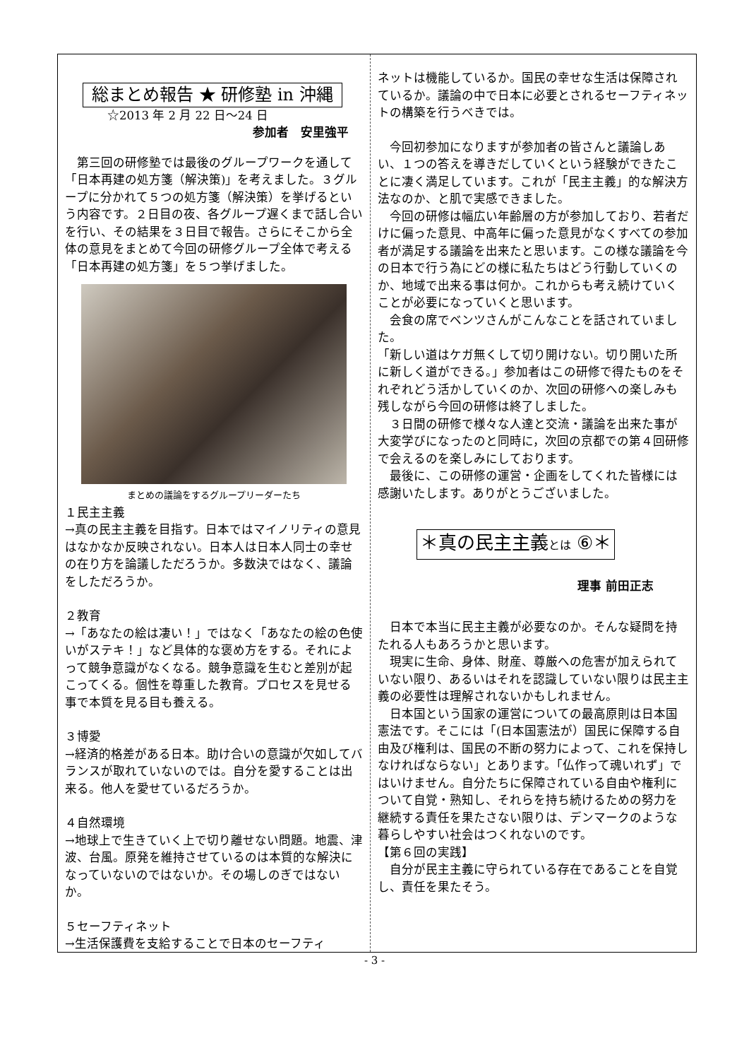総まとめ報告 ★ 研修塾 in 沖縄
☆2013 年 2 月 22 日～24 日
参加者　安里強平
第三回の研修塾では最後のグループワークを通して「日本再建の処方箋（解決策)」を考えました。３グループに分かれて５つの処方箋（解決策）を挙げるという内容です。２日目の夜、各グループ遅くまで話し合いを行い、その結果を３日目で報告。さらにそこから全体の意見をまとめて今回の研修グループ全体で考える「日本再建の処方箋」を５つ挙げました。
まとめの議論をするグループリーダーたち
１民主主義
→真の民主主義を目指す。日本ではマイノリティの意見はなかなか反映されない。日本人は日本人同士の幸せの在り方を論議しただろうか。多数決ではなく、議論をしただろうか。
２教育
→「あなたの絵は凄い！」ではなく「あなたの絵の色使いがステキ！」など具体的な褒め方をする。それによって競争意識がなくなる。競争意識を生むと差別が起こってくる。個性を尊重した教育。プロセスを見せる事で本質を見る目も養える。
３博愛
→経済的格差がある日本。助け合いの意識が欠如してバランスが取れていないのでは。自分を愛することは出来る。他人を愛せているだろうか。
４自然環境
→地球上で生きていく上で切り離せない問題。地震、津波、台風。原発を維持させているのは本質的な解決になっていないのではないか。その場しのぎではないか。
５セーフティネット
→生活保護費を支給することで日本のセーフティ
ネットは機能しているか。国民の幸せな生活は保障されているか。議論の中で日本に必要とされるセーフティネットの構築を行うべきでは。
今回初参加になりますが参加者の皆さんと議論しあい、１つの答えを導きだしていくという経験ができたことに凄く満足しています。これが「民主主義」的な解決方法なのか、と肌で実感できました。
今回の研修は幅広い年齢層の方が参加しており、若者だけに偏った意見、中高年に偏った意見がなくすべての参加者が満足する議論を出来たと思います。この様な議論を今の日本で行う為にどの様に私たちはどう行動していくのか、地域で出来る事は何か。これからも考え続けていくことが必要になっていくと思います。
会食の席でベンツさんがこんなことを話されていました。
「新しい道はケガ無くして切り開けない。切り開いた所に新しく道ができる。」参加者はこの研修で得たものをそれぞれどう活かしていくのか、次回の研修への楽しみも残しながら今回の研修は終了しました。
３日間の研修で様々な人達と交流・議論を出来た事が大変学びになったのと同時に，次回の京都での第４回研修で会えるのを楽しみにしております。
最後に、この研修の運営・企画をしてくれた皆様には感謝いたします。ありがとうございました。
＊真の民主主義とは ⑥＊
理事 前田正志
日本で本当に民主主義が必要なのか。そんな疑問を持たれる人もあろうかと思います。
現実に生命、身体、財産、尊厳への危害が加えられていない限り、あるいはそれを認識していない限りは民主主義の必要性は理解されないかもしれません。
日本国という国家の運営についての最高原則は日本国憲法です。そこには「(日本国憲法が）国民に保障する自由及び権利は、国民の不断の努力によって、これを保持しなければならない」とあります。「仏作って魂いれず」ではいけません。自分たちに保障されている自由や権利について自覚・熟知し、それらを持ち続けるための努力を継続する責任を果たさない限りは、デンマークのような暮らしやすい社会はつくれないのです。
【第６回の実践】
自分が民主主義に守られている存在であることを自覚し、責任を果たそう。
- 3 -